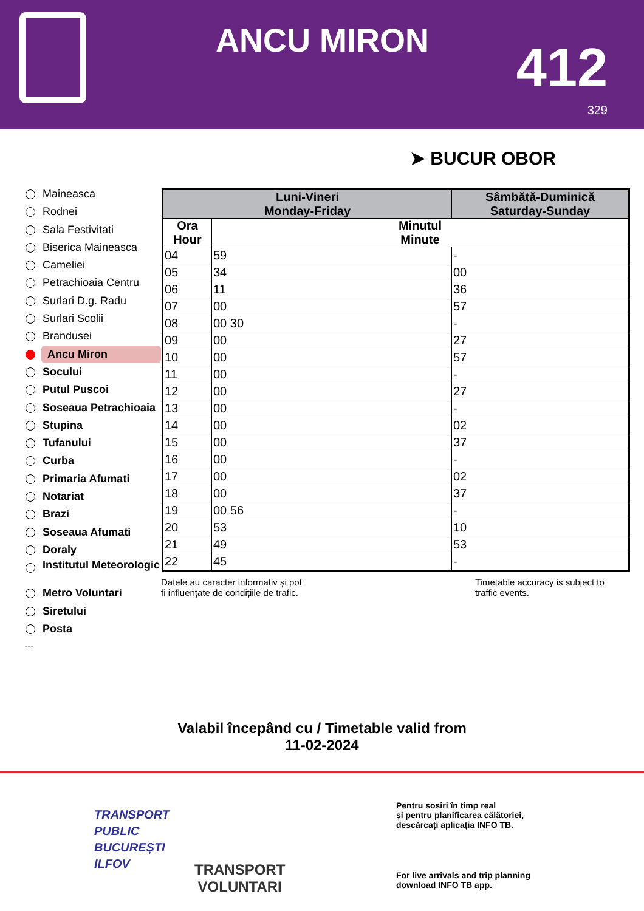ANCU MIRON 412
329
➤ BUCUR OBOR
Maineasca
Rodnei
Sala Festivitati
Biserica Maineasca
Cameliei
Petrachioaia Centru
Surlari D.g. Radu
Surlari Scolii
Brandusei
Ancu Miron
Socului
Putul Puscoi
Soseaua Petrachioaia
Stupina
Tufanului
Curba
Primaria Afumati
Notariat
Brazi
Soseaua Afumati
Doraly
Institutul Meteorologic
Metro Voluntari
Siretului
Posta
...
| Luni-Vineri Monday-Friday | | Sâmbătă-Duminică Saturday-Sunday |
| --- | --- | --- |
| Ora Hour | Minutul Minute | |
| 04 | 59 | - |
| 05 | 34 | 00 |
| 06 | 11 | 36 |
| 07 | 00 | 57 |
| 08 | 00 30 | - |
| 09 | 00 | 27 |
| 10 | 00 | 57 |
| 11 | 00 | - |
| 12 | 00 | 27 |
| 13 | 00 | - |
| 14 | 00 | 02 |
| 15 | 00 | 37 |
| 16 | 00 | - |
| 17 | 00 | 02 |
| 18 | 00 | 37 |
| 19 | 00 56 | - |
| 20 | 53 | 10 |
| 21 | 49 | 53 |
| 22 | 45 | - |
Datele au caracter informativ și pot
fi influențate de condițiile de trafic.
Timetable accuracy is subject to
traffic events.
Valabil începând cu / Timetable valid from
11-02-2024
TRANSPORT
PUBLIC
BUCUREȘTI
ILFOV
TRANSPORT
VOLUNTARI
Pentru sosiri în timp real
și pentru planificarea călătoriei,
descărcați aplicația INFO TB.
For live arrivals and trip planning
download INFO TB app.